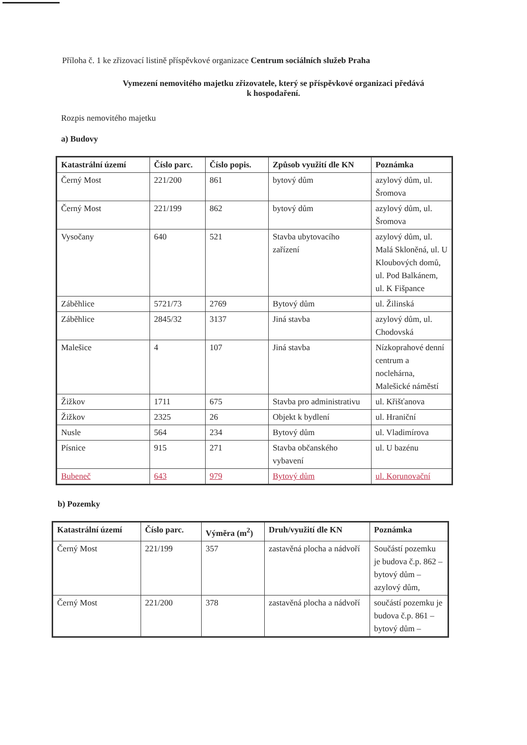Příloha č. 1 ke zřizovací listině příspěvkové organizace Centrum sociálních služeb Praha
Vymezení nemovitého majetku zřizovatele, který se příspěvkové organizaci předává
k hospodaření.
Rozpis nemovitého majetku
a) Budovy
| Katastrální území | Číslo parc. | Číslo popis. | Způsob využití dle KN | Poznámka |
| --- | --- | --- | --- | --- |
| Černý Most | 221/200 | 861 | bytový dům | azylový dům, ul. Šromova |
| Černý Most | 221/199 | 862 | bytový dům | azylový dům, ul. Šromova |
| Vysočany | 640 | 521 | Stavba ubytovacího zařízení | azylový dům, ul. Malá Skloněná, ul. U Kloubových domů, ul. Pod Balkánem, ul. K Fišpance |
| Záběhlice | 5721/73 | 2769 | Bytový dům | ul. Žilinská |
| Záběhlice | 2845/32 | 3137 | Jiná stavba | azylový dům, ul. Chodovská |
| Malešice | 4 | 107 | Jiná stavba | Nízkoprahové denní centrum a noclehárna, Malešické náměstí |
| Žižkov | 1711 | 675 | Stavba pro administrativu | ul. Křišťanova |
| Žižkov | 2325 | 26 | Objekt k bydlení | ul. Hraniční |
| Nusle | 564 | 234 | Bytový dům | ul. Vladimírova |
| Písnice | 915 | 271 | Stavba občanského vybavení | ul. U bazénu |
| Bubeneč | 643 | 979 | Bytový dům | ul. Korunovační |
b) Pozemky
| Katastrální území | Číslo parc. | Výměra (m<sup>2</sup>) | Druh/využití dle KN | Poznámka |
| --- | --- | --- | --- | --- |
| Černý Most | 221/199 | 357 | zastavěná plocha a nádvoří | Součástí pozemku je budova č.p. 862 – bytový dům – azylový dům, |
| Černý Most | 221/200 | 378 | zastavěná plocha a nádvoří | součástí pozemku je budova č.p. 861 – bytový dům – |